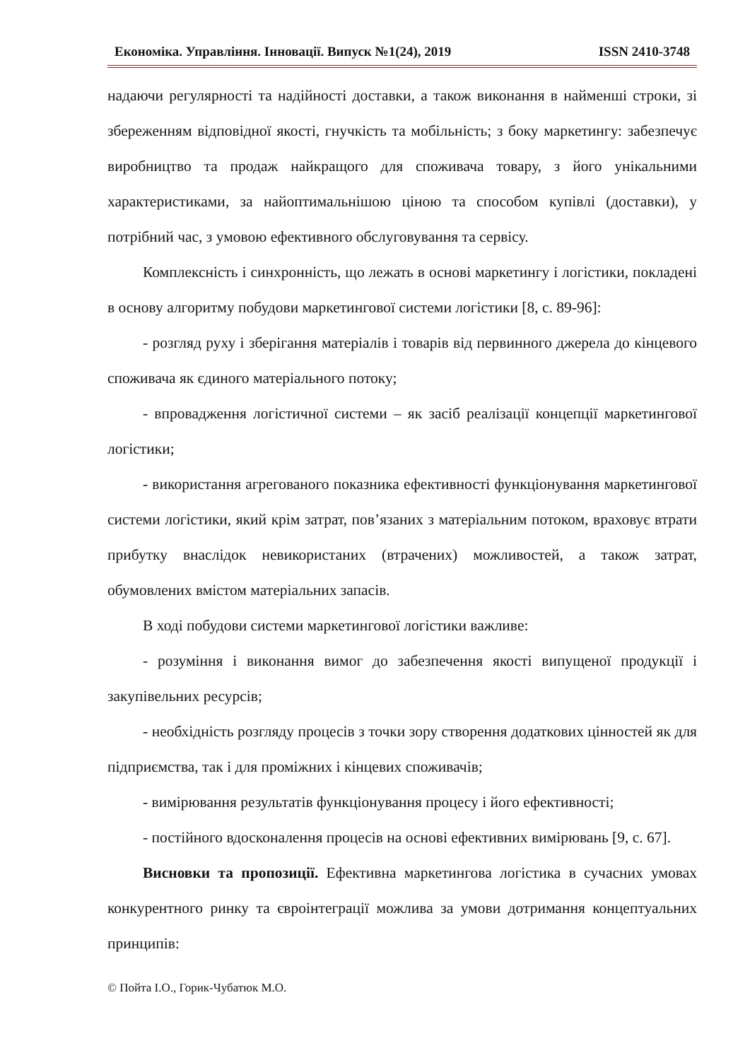Економіка. Управління. Інновації. Випуск №1(24), 2019 ISSN 2410-3748
надаючи регулярності та надійності доставки, а також виконання в найменші строки, зі збереженням відповідної якості, гнучкість та мобільність; з боку маркетингу: забезпечує виробництво та продаж найкращого для споживача товару, з його унікальними характеристиками, за найоптимальнішою ціною та способом купівлі (доставки), у потрібний час, з умовою ефективного обслуговування та сервісу.
Комплексність і синхронність, що лежать в основі маркетингу і логістики, покладені в основу алгоритму побудови маркетингової системи логістики [8, с. 89-96]:
- розгляд руху і зберігання матеріалів і товарів від первинного джерела до кінцевого споживача як єдиного матеріального потоку;
- впровадження логістичної системи – як засіб реалізації концепції маркетингової логістики;
- використання агрегованого показника ефективності функціонування маркетингової системи логістики, який крім затрат, пов’язаних з матеріальним потоком, враховує втрати прибутку внаслідок невикористаних (втрачених) можливостей, а також затрат, обумовлених вмістом матеріальних запасів.
В ході побудови системи маркетингової логістики важливе:
- розуміння і виконання вимог до забезпечення якості випущеної продукції і закупівельних ресурсів;
- необхідність розгляду процесів з точки зору створення додаткових цінностей як для підприємства, так і для проміжних і кінцевих споживачів;
- вимірювання результатів функціонування процесу і його ефективності;
- постійного вдосконалення процесів на основі ефективних вимірювань [9, с. 67].
Висновки та пропозиції. Ефективна маркетингова логістика в сучасних умовах конкурентного ринку та євроінтеграції можлива за умови дотримання концептуальних принципів:
© Пойта І.О., Горик-Чубатюк М.О.